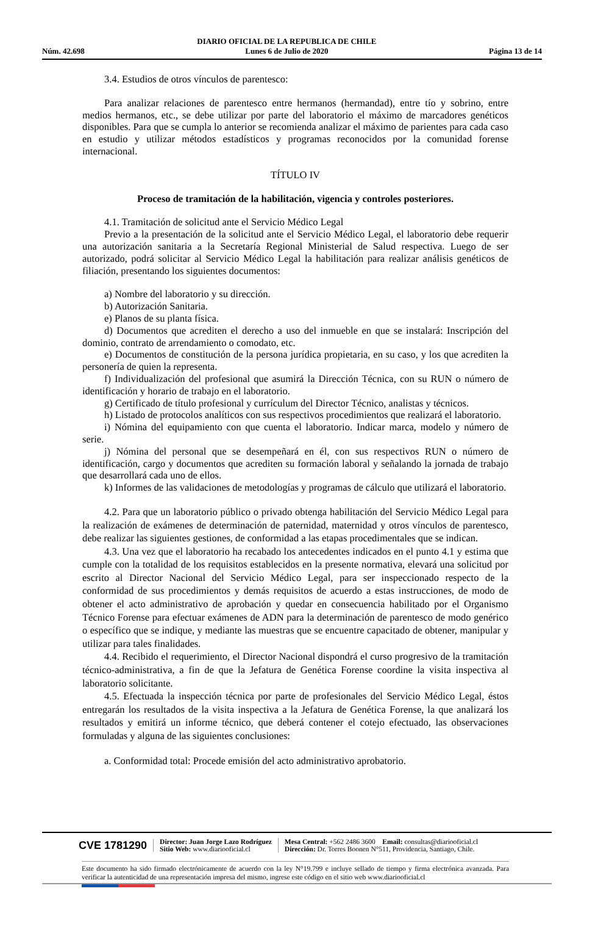Núm. 42.698
DIARIO OFICIAL DE LA REPUBLICA DE CHILE
Lunes 6 de Julio de 2020
Página 13 de 14
3.4. Estudios de otros vínculos de parentesco:
Para analizar relaciones de parentesco entre hermanos (hermandad), entre tío y sobrino, entre medios hermanos, etc., se debe utilizar por parte del laboratorio el máximo de marcadores genéticos disponibles. Para que se cumpla lo anterior se recomienda analizar el máximo de parientes para cada caso en estudio y utilizar métodos estadísticos y programas reconocidos por la comunidad forense internacional.
TÍTULO IV
Proceso de tramitación de la habilitación, vigencia y controles posteriores.
4.1. Tramitación de solicitud ante el Servicio Médico Legal
Previo a la presentación de la solicitud ante el Servicio Médico Legal, el laboratorio debe requerir una autorización sanitaria a la Secretaría Regional Ministerial de Salud respectiva. Luego de ser autorizado, podrá solicitar al Servicio Médico Legal la habilitación para realizar análisis genéticos de filiación, presentando los siguientes documentos:
a) Nombre del laboratorio y su dirección.
b) Autorización Sanitaria.
e) Planos de su planta física.
d) Documentos que acrediten el derecho a uso del inmueble en que se instalará: Inscripción del dominio, contrato de arrendamiento o comodato, etc.
e) Documentos de constitución de la persona jurídica propietaria, en su caso, y los que acrediten la personería de quien la representa.
f) Individualización del profesional que asumirá la Dirección Técnica, con su RUN o número de identificación y horario de trabajo en el laboratorio.
g) Certificado de título profesional y currículum del Director Técnico, analistas y técnicos.
h) Listado de protocolos analíticos con sus respectivos procedimientos que realizará el laboratorio.
i) Nómina del equipamiento con que cuenta el laboratorio. Indicar marca, modelo y número de serie.
j) Nómina del personal que se desempeñará en él, con sus respectivos RUN o número de identificación, cargo y documentos que acrediten su formación laboral y señalando la jornada de trabajo que desarrollará cada uno de ellos.
k) Informes de las validaciones de metodologías y programas de cálculo que utilizará el laboratorio.
4.2. Para que un laboratorio público o privado obtenga habilitación del Servicio Médico Legal para la realización de exámenes de determinación de paternidad, maternidad y otros vínculos de parentesco, debe realizar las siguientes gestiones, de conformidad a las etapas procedimentales que se indican.
4.3. Una vez que el laboratorio ha recabado los antecedentes indicados en el punto 4.1 y estima que cumple con la totalidad de los requisitos establecidos en la presente normativa, elevará una solicitud por escrito al Director Nacional del Servicio Médico Legal, para ser inspeccionado respecto de la conformidad de sus procedimientos y demás requisitos de acuerdo a estas instrucciones, de modo de obtener el acto administrativo de aprobación y quedar en consecuencia habilitado por el Organismo Técnico Forense para efectuar exámenes de ADN para la determinación de parentesco de modo genérico o específico que se indique, y mediante las muestras que se encuentre capacitado de obtener, manipular y utilizar para tales finalidades.
4.4. Recibido el requerimiento, el Director Nacional dispondrá el curso progresivo de la tramitación técnico-administrativa, a fin de que la Jefatura de Genética Forense coordine la visita inspectiva al laboratorio solicitante.
4.5. Efectuada la inspección técnica por parte de profesionales del Servicio Médico Legal, éstos entregarán los resultados de la visita inspectiva a la Jefatura de Genética Forense, la que analizará los resultados y emitirá un informe técnico, que deberá contener el cotejo efectuado, las observaciones formuladas y alguna de las siguientes conclusiones:
a. Conformidad total: Procede emisión del acto administrativo aprobatorio.
CVE 1781290
Director: Juan Jorge Lazo Rodríguez
Sitio Web: www.diariooficial.cl
Mesa Central: +562 2486 3600 Email: consultas@diariooficial.cl
Dirección: Dr. Torres Boonen N°511, Providencia, Santiago, Chile.
Este documento ha sido firmado electrónicamente de acuerdo con la ley N°19.799 e incluye sellado de tiempo y firma electrónica avanzada. Para verificar la autenticidad de una representación impresa del mismo, ingrese este código en el sitio web www.diariooficial.cl